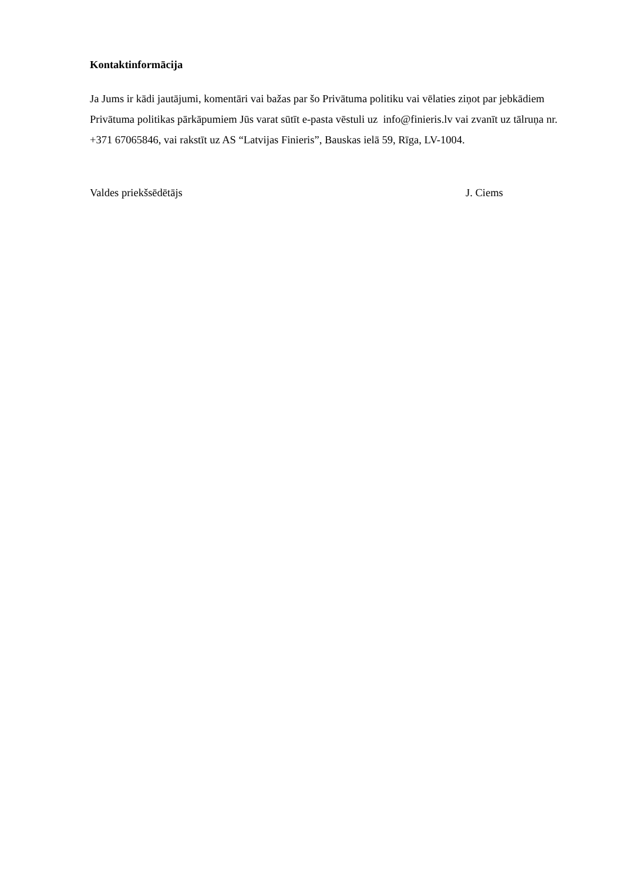Kontaktinformācija
Ja Jums ir kādi jautājumi, komentāri vai bažas par šo Privātuma politiku vai vēlaties ziņot par jebkādiem Privātuma politikas pārkāpumiem Jūs varat sūtīt e-pasta vēstuli uz info@finieris.lv vai zvanīt uz tālruņa nr. +371 67065846, vai rakstīt uz AS “Latvijas Finieris”, Bauskas ielā 59, Rīga, LV-1004.
Valdes priekšsēdētājs J. Ciems